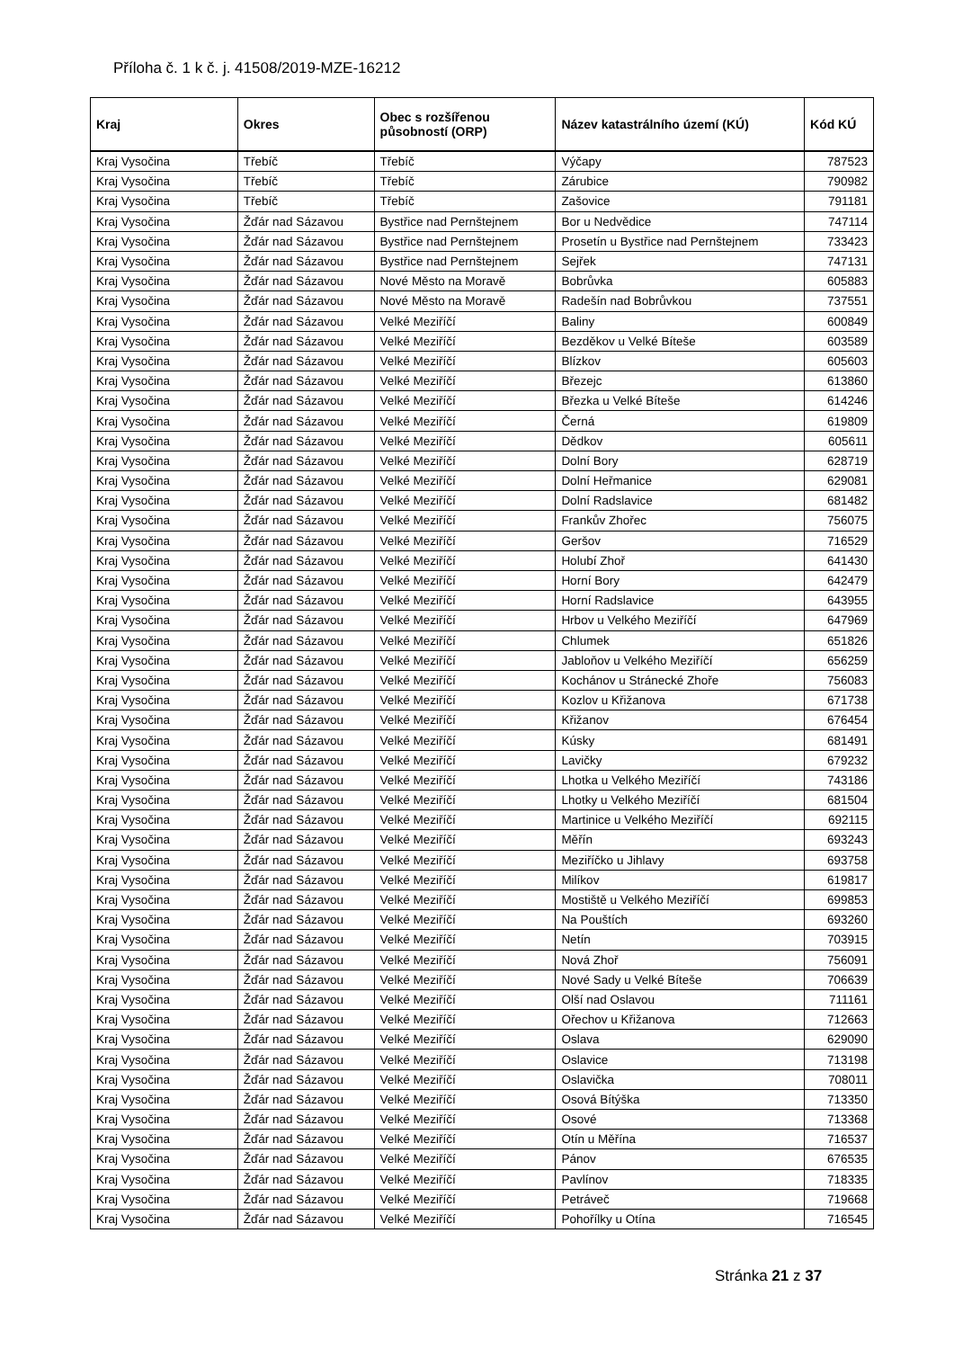Příloha č. 1 k č. j. 41508/2019-MZE-16212
| Kraj | Okres | Obec s rozšířenou působností (ORP) | Název katastrálního území (KÚ) | Kód KÚ |
| --- | --- | --- | --- | --- |
| Kraj Vysočina | Třebíč | Třebíč | Výčapy | 787523 |
| Kraj Vysočina | Třebíč | Třebíč | Zárubice | 790982 |
| Kraj Vysočina | Třebíč | Třebíč | Zašovice | 791181 |
| Kraj Vysočina | Žďár nad Sázavou | Bystřice nad Pernštejnem | Bor u Nedvědice | 747114 |
| Kraj Vysočina | Žďár nad Sázavou | Bystřice nad Pernštejnem | Prosetín u Bystřice nad Pernštejnem | 733423 |
| Kraj Vysočina | Žďár nad Sázavou | Bystřice nad Pernštejnem | Sejřek | 747131 |
| Kraj Vysočina | Žďár nad Sázavou | Nové Město na Moravě | Bobrůvka | 605883 |
| Kraj Vysočina | Žďár nad Sázavou | Nové Město na Moravě | Radešín nad Bobrůvkou | 737551 |
| Kraj Vysočina | Žďár nad Sázavou | Velké Meziříčí | Baliny | 600849 |
| Kraj Vysočina | Žďár nad Sázavou | Velké Meziříčí | Bezděkov u Velké Bíteše | 603589 |
| Kraj Vysočina | Žďár nad Sázavou | Velké Meziříčí | Blízkov | 605603 |
| Kraj Vysočina | Žďár nad Sázavou | Velké Meziříčí | Březejc | 613860 |
| Kraj Vysočina | Žďár nad Sázavou | Velké Meziříčí | Březka u Velké Bíteše | 614246 |
| Kraj Vysočina | Žďár nad Sázavou | Velké Meziříčí | Černá | 619809 |
| Kraj Vysočina | Žďár nad Sázavou | Velké Meziříčí | Dědkov | 605611 |
| Kraj Vysočina | Žďár nad Sázavou | Velké Meziříčí | Dolní Bory | 628719 |
| Kraj Vysočina | Žďár nad Sázavou | Velké Meziříčí | Dolní Heřmanice | 629081 |
| Kraj Vysočina | Žďár nad Sázavou | Velké Meziříčí | Dolní Radslavice | 681482 |
| Kraj Vysočina | Žďár nad Sázavou | Velké Meziříčí | Frankův Zhořec | 756075 |
| Kraj Vysočina | Žďár nad Sázavou | Velké Meziříčí | Geršov | 716529 |
| Kraj Vysočina | Žďár nad Sázavou | Velké Meziříčí | Holubí Zhoř | 641430 |
| Kraj Vysočina | Žďár nad Sázavou | Velké Meziříčí | Horní Bory | 642479 |
| Kraj Vysočina | Žďár nad Sázavou | Velké Meziříčí | Horní Radslavice | 643955 |
| Kraj Vysočina | Žďár nad Sázavou | Velké Meziříčí | Hrbov u Velkého Meziříčí | 647969 |
| Kraj Vysočina | Žďár nad Sázavou | Velké Meziříčí | Chlumek | 651826 |
| Kraj Vysočina | Žďár nad Sázavou | Velké Meziříčí | Jabloňov u Velkého Meziříčí | 656259 |
| Kraj Vysočina | Žďár nad Sázavou | Velké Meziříčí | Kochánov u Stránecké Zhoře | 756083 |
| Kraj Vysočina | Žďár nad Sázavou | Velké Meziříčí | Kozlov u Křižanova | 671738 |
| Kraj Vysočina | Žďár nad Sázavou | Velké Meziříčí | Křižanov | 676454 |
| Kraj Vysočina | Žďár nad Sázavou | Velké Meziříčí | Kúsky | 681491 |
| Kraj Vysočina | Žďár nad Sázavou | Velké Meziříčí | Lavičky | 679232 |
| Kraj Vysočina | Žďár nad Sázavou | Velké Meziříčí | Lhotka u Velkého Meziříčí | 743186 |
| Kraj Vysočina | Žďár nad Sázavou | Velké Meziříčí | Lhotky u Velkého Meziříčí | 681504 |
| Kraj Vysočina | Žďár nad Sázavou | Velké Meziříčí | Martinice u Velkého Meziříčí | 692115 |
| Kraj Vysočina | Žďár nad Sázavou | Velké Meziříčí | Měřín | 693243 |
| Kraj Vysočina | Žďár nad Sázavou | Velké Meziříčí | Meziříčko u Jihlavy | 693758 |
| Kraj Vysočina | Žďár nad Sázavou | Velké Meziříčí | Milíkov | 619817 |
| Kraj Vysočina | Žďár nad Sázavou | Velké Meziříčí | Mostiště u Velkého Meziříčí | 699853 |
| Kraj Vysočina | Žďár nad Sázavou | Velké Meziříčí | Na Pouštích | 693260 |
| Kraj Vysočina | Žďár nad Sázavou | Velké Meziříčí | Netín | 703915 |
| Kraj Vysočina | Žďár nad Sázavou | Velké Meziříčí | Nová Zhoř | 756091 |
| Kraj Vysočina | Žďár nad Sázavou | Velké Meziříčí | Nové Sady u Velké Bíteše | 706639 |
| Kraj Vysočina | Žďár nad Sázavou | Velké Meziříčí | Olší nad Oslavou | 711161 |
| Kraj Vysočina | Žďár nad Sázavou | Velké Meziříčí | Ořechov u Křižanova | 712663 |
| Kraj Vysočina | Žďár nad Sázavou | Velké Meziříčí | Oslava | 629090 |
| Kraj Vysočina | Žďár nad Sázavou | Velké Meziříčí | Oslavice | 713198 |
| Kraj Vysočina | Žďár nad Sázavou | Velké Meziříčí | Oslavička | 708011 |
| Kraj Vysočina | Žďár nad Sázavou | Velké Meziříčí | Osová Bítýška | 713350 |
| Kraj Vysočina | Žďár nad Sázavou | Velké Meziříčí | Osové | 713368 |
| Kraj Vysočina | Žďár nad Sázavou | Velké Meziříčí | Otín u Měřína | 716537 |
| Kraj Vysočina | Žďár nad Sázavou | Velké Meziříčí | Pánov | 676535 |
| Kraj Vysočina | Žďár nad Sázavou | Velké Meziříčí | Pavlínov | 718335 |
| Kraj Vysočina | Žďár nad Sázavou | Velké Meziříčí | Petráveč | 719668 |
| Kraj Vysočina | Žďár nad Sázavou | Velké Meziříčí | Pohořílky u Otína | 716545 |
Stránka 21 z 37